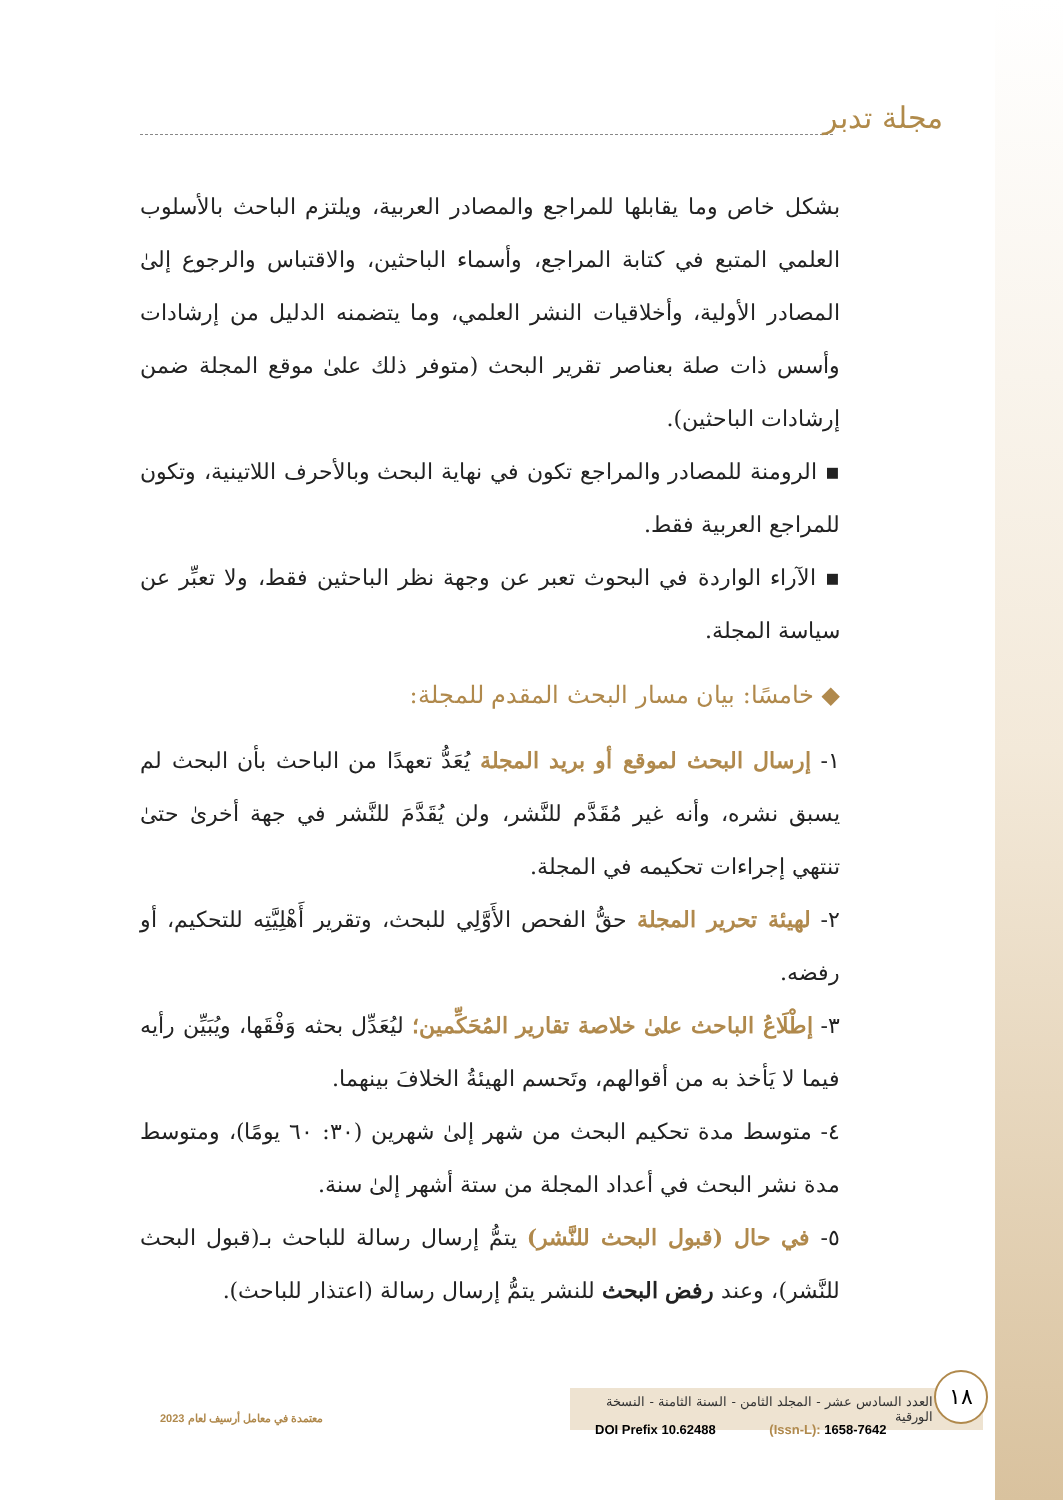مجلة تدبر
بشكل خاص وما يقابلها للمراجع والمصادر العربية، ويلتزم الباحث بالأسلوب العلمي المتبع في كتابة المراجع، وأسماء الباحثين، والاقتباس والرجوع إلىٰ المصادر الأولية، وأخلاقيات النشر العلمي، وما يتضمنه الدليل من إرشادات وأسس ذات صلة بعناصر تقرير البحث (متوفر ذلك علىٰ موقع المجلة ضمن إرشادات الباحثين).
▪ الرومنة للمصادر والمراجع تكون في نهاية البحث وبالأحرف اللاتينية، وتكون للمراجع العربية فقط.
▪ الآراء الواردة في البحوث تعبر عن وجهة نظر الباحثين فقط، ولا تعبِّر عن سياسة المجلة.
◆ خامسًا: بيان مسار البحث المقدم للمجلة:
١- إرسال البحث لموقع أو بريد المجلة يُعَدُّ تعهدًا من الباحث بأن البحث لم يسبق نشره، وأنه غير مُقَدَّم للنَّشر، ولن يُقَدَّمَ للنَّشر في جهة أخرىٰ حتىٰ تنتهي إجراءات تحكيمه في المجلة.
٢- لهيئة تحرير المجلة حقُّ الفحص الأَوَّلِي للبحث، وتقرير أَهْلِيَّتِه للتحكيم، أو رفضه.
٣- إطْلَاعُ الباحث علىٰ خلاصة تقارير المُحَكِّمين؛ ليُعَدِّل بحثه وَفْقَها، ويُبَيِّن رأيه فيما لا يَأخذ به من أقوالهم، وتَحسم الهيئةُ الخلافَ بينهما.
٤- متوسط مدة تحكيم البحث من شهر إلىٰ شهرين (٣٠: ٦٠ يومًا)، ومتوسط مدة نشر البحث في أعداد المجلة من ستة أشهر إلىٰ سنة.
٥- في حال (قبول البحث للنَّشر) يتمُّ إرسال رسالة للباحث بـ(قبول البحث للنَّشر)، وعند رفض البحث للنشر يتمُّ إرسال رسالة (اعتذار للباحث).
معتمدة في معامل أرسيف لعام 2023
العدد السادس عشر - المجلد الثامن - السنة الثامنة - النسخة الورقية
١٨
DOI Prefix 10.62488 (Issn-L): 1658-7642